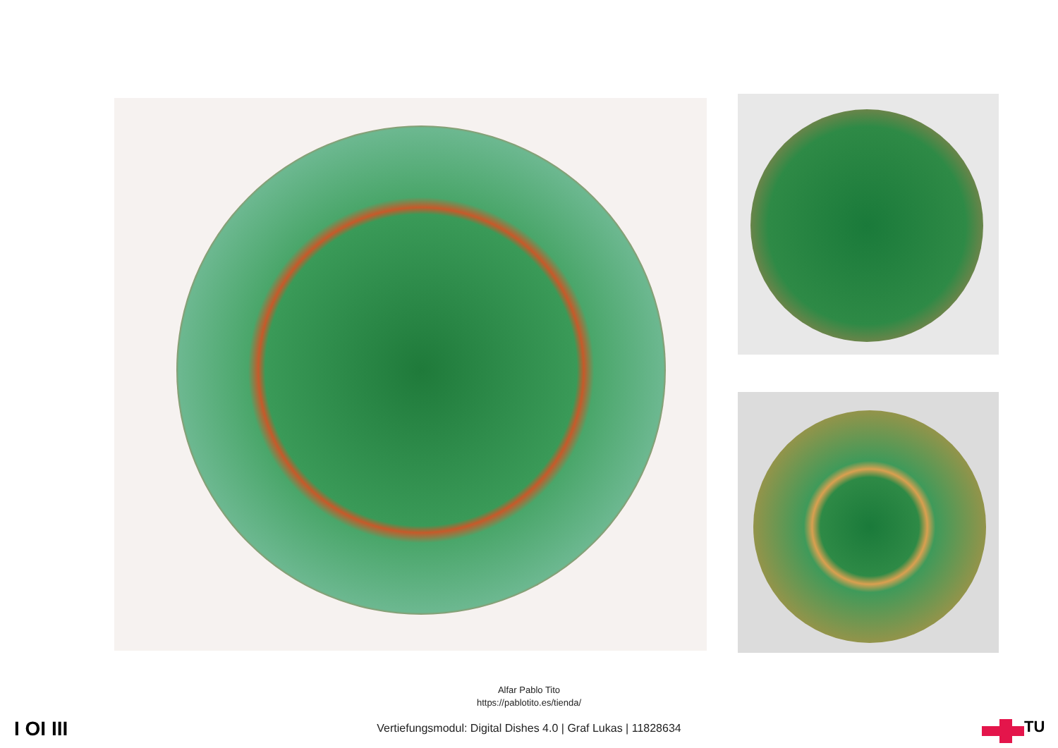Alfar Pablo Tito
https://pablotito.es/tienda/
I OI III
Vertiefungsmodul: Digital Dishes 4.0 | Graf Lukas | 11828634 TU